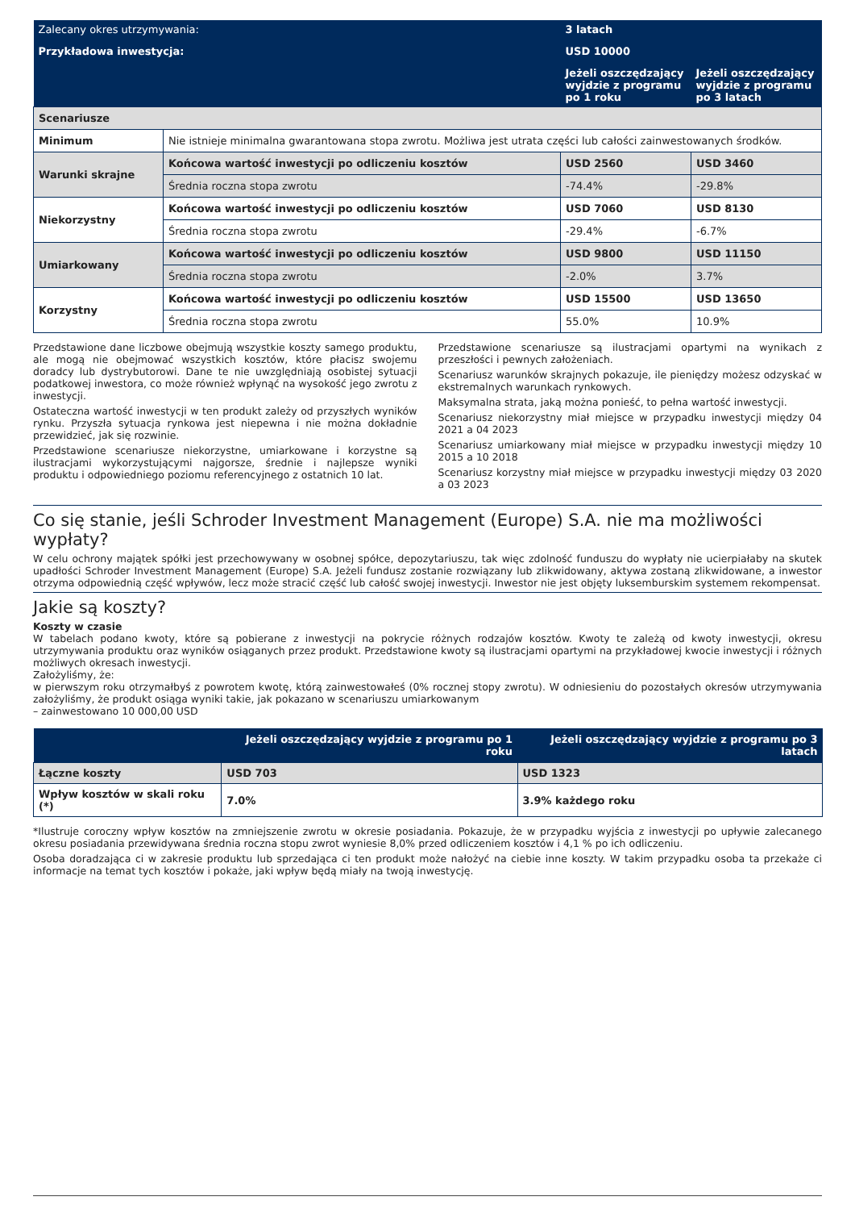| Zalecany okres utrzymywania: | | 3 latach | |
| Przykładowa inwestycja: | | USD 10000 | |
| | | Jeżeli oszczędzający wyjdzie z programu po 1 roku | Jeżeli oszczędzający wyjdzie z programu po 3 latach |
| Scenariusze | | | |
| Minimum | Nie istnieje minimalna gwarantowana stopa zwrotu. Możliwa jest utrata części lub całości zainwestowanych środków. | | |
| Warunki skrajne | Końcowa wartość inwestycji po odliczeniu kosztów | USD 2560 | USD 3460 |
| | Średnia roczna stopa zwrotu | -74.4% | -29.8% |
| Niekorzystny | Końcowa wartość inwestycji po odliczeniu kosztów | USD 7060 | USD 8130 |
| | Średnia roczna stopa zwrotu | -29.4% | -6.7% |
| Umiarkowany | Końcowa wartość inwestycji po odliczeniu kosztów | USD 9800 | USD 11150 |
| | Średnia roczna stopa zwrotu | -2.0% | 3.7% |
| Korzystny | Końcowa wartość inwestycji po odliczeniu kosztów | USD 15500 | USD 13650 |
| | Średnia roczna stopa zwrotu | 55.0% | 10.9% |
Przedstawione dane liczbowe obejmują wszystkie koszty samego produktu, ale mogą nie obejmować wszystkich kosztów, które płacisz swojemu doradcy lub dystrybutorowi. Dane te nie uwzględniają osobistej sytuacji podatkowej inwestora, co może również wpłynąć na wysokość jego zwrotu z inwestycji.
Ostateczna wartość inwestycji w ten produkt zależy od przyszłych wyników rynku. Przyszła sytuacja rynkowa jest niepewna i nie można dokładnie przewidzieć, jak się rozwinie.
Przedstawione scenariusze niekorzystne, umiarkowane i korzystne są ilustracjami wykorzystującymi najgorsze, średnie i najlepsze wyniki produktu i odpowiedniego poziomu referencyjnego z ostatnich 10 lat.
Przedstawione scenariusze są ilustracjami opartymi na wynikach z przeszłości i pewnych założeniach.
Scenariusz warunków skrajnych pokazuje, ile pieniędzy możesz odzyskać w ekstremalnych warunkach rynkowych.
Maksymalna strata, jaką można ponieść, to pełna wartość inwestycji.
Scenariusz niekorzystny miał miejsce w przypadku inwestycji między 04 2021 a 04 2023
Scenariusz umiarkowany miał miejsce w przypadku inwestycji między 10 2015 a 10 2018
Scenariusz korzystny miał miejsce w przypadku inwestycji między 03 2020 a 03 2023
Co się stanie, jeśli Schroder Investment Management (Europe) S.A. nie ma możliwości wypłaty?
W celu ochrony majątek spółki jest przechowywany w osobnej spółce, depozytariuszu, tak więc zdolność funduszu do wypłaty nie ucierpiałaby na skutek upadłości Schroder Investment Management (Europe) S.A. Jeżeli fundusz zostanie rozwiązany lub zlikwidowany, aktywa zostaną zlikwidowane, a inwestor otrzyma odpowiednią część wpływów, lecz może stracić część lub całość swojej inwestycji. Inwestor nie jest objęty luksemburskim systemem rekompensat.
Jakie są koszty?
Koszty w czasie
W tabelach podano kwoty, które są pobierane z inwestycji na pokrycie różnych rodzajów kosztów. Kwoty te zależą od kwoty inwestycji, okresu utrzymywania produktu oraz wyników osiąganych przez produkt. Przedstawione kwoty są ilustracjami opartymi na przykładowej kwocie inwestycji i różnych możliwych okresach inwestycji.
Założyliśmy, że:
w pierwszym roku otrzymałbyś z powrotem kwotę, którą zainwestowałeś (0% rocznej stopy zwrotu). W odniesieniu do pozostałych okresów utrzymywania założyliśmy, że produkt osiąga wyniki takie, jak pokazano w scenariuszu umiarkowanym
– zainwestowano 10 000,00 USD
| | Jeżeli oszczędzający wyjdzie z programu po 1 roku | Jeżeli oszczędzający wyjdzie z programu po 3 latach |
| --- | --- | --- |
| Łączne koszty | USD 703 | USD 1323 |
| Wpływ kosztów w skali roku (*) | 7.0% | 3.9% każdego roku |
*Ilustruje coroczny wpływ kosztów na zmniejszenie zwrotu w okresie posiadania. Pokazuje, że w przypadku wyjścia z inwestycji po upływie zalecanego okresu posiadania przewidywana średnia roczna stopu zwrot wyniesie 8,0% przed odliczeniem kosztów i 4,1 % po ich odliczeniu.
Osoba doradzająca ci w zakresie produktu lub sprzedająca ci ten produkt może nałożyć na ciebie inne koszty. W takim przypadku osoba ta przekaże ci informacje na temat tych kosztów i pokaże, jaki wpływ będą miały na twoją inwestycję.